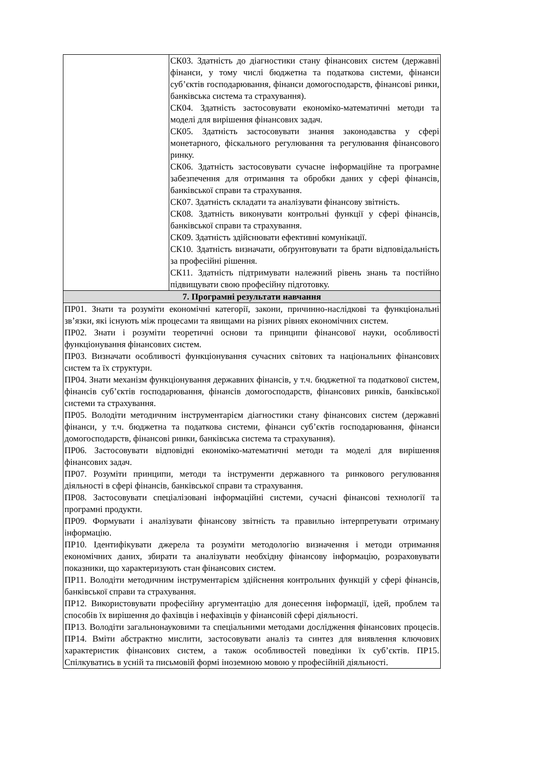| | СК03. Здатність до діагностики стану фінансових систем (державні фінанси, у тому числі бюджетна та податкова системи, фінанси суб’єктів господарювання, фінанси домогосподарств, фінансові ринки, банківська система та страхування). СК04. Здатність застосовувати економіко-математичні методи та моделі для вирішення фінансових задач. СК05. Здатність застосовувати знання законодавства у сфері монетарного, фіскального регулювання та регулювання фінансового ринку. СК06. Здатність застосовувати сучасне інформаційне та програмне забезпечення для отримання та обробки даних у сфері фінансів, банківської справи та страхування. СК07. Здатність складати та аналізувати фінансову звітність. СК08. Здатність виконувати контрольні функції у сфері фінансів, банківської справи та страхування. СК09. Здатність здійснювати ефективні комунікації. СК10. Здатність визначати, обґрунтовувати та брати відповідальність за професійні рішення. СК11. Здатність підтримувати належний рівень знань та постійно підвищувати свою професійну підготовку. |
| 7. Програмні результати навчання | |
| ПР01. Знати та розуміти економічні категорії, закони, причинно-наслідкові та функціональні зв’язки, які існують між процесами та явищами на різних рівнях економічних систем. ПР02. Знати і розуміти теоретичні основи та принципи фінансової науки, особливості функціонування фінансових систем. ПР03. Визначати особливості функціонування сучасних світових та національних фінансових систем та їх структури. ПР04. Знати механізм функціонування державних фінансів, у т.ч. бюджетної та податкової систем, фінансів суб’єктів господарювання, фінансів домогосподарств, фінансових ринків, банківської системи та страхування. ПР05. Володіти методичним інструментарієм діагностики стану фінансових систем (державні фінанси, у т.ч. бюджетна та податкова системи, фінанси суб’єктів господарювання, фінанси домогосподарств, фінансові ринки, банківська система та страхування). ПР06. Застосовувати відповідні економіко-математичні методи та моделі для вирішення фінансових задач. ПР07. Розуміти принципи, методи та інструменти державного та ринкового регулювання діяльності в сфері фінансів, банківської справи та страхування. ПР08. Застосовувати спеціалізовані інформаційні системи, сучасні фінансові технології та програмні продукти. ПР09. Формувати і аналізувати фінансову звітність та правильно інтерпретувати отриману інформацію. ПР10. Ідентифікувати джерела та розуміти методологію визначення і методи отримання економічних даних, збирати та аналізувати необхідну фінансову інформацію, розраховувати показники, що характеризують стан фінансових систем. ПР11. Володіти методичним інструментарієм здійснення контрольних функцій у сфері фінансів, банківської справи та страхування. ПР12. Використовувати професійну аргументацію для донесення інформації, ідей, проблем та способів їх вирішення до фахівців і нефахівців у фінансовій сфері діяльності. ПР13. Володіти загальнонауковими та спеціальними методами дослідження фінансових процесів. ПР14. Вміти абстрактно мислити, застосовувати аналіз та синтез для виявлення ключових характеристик фінансових систем, а також особливостей поведінки їх суб’єктів. ПР15. Спілкуватись в усній та письмовій формі іноземною мовою у професійній діяльності. | |